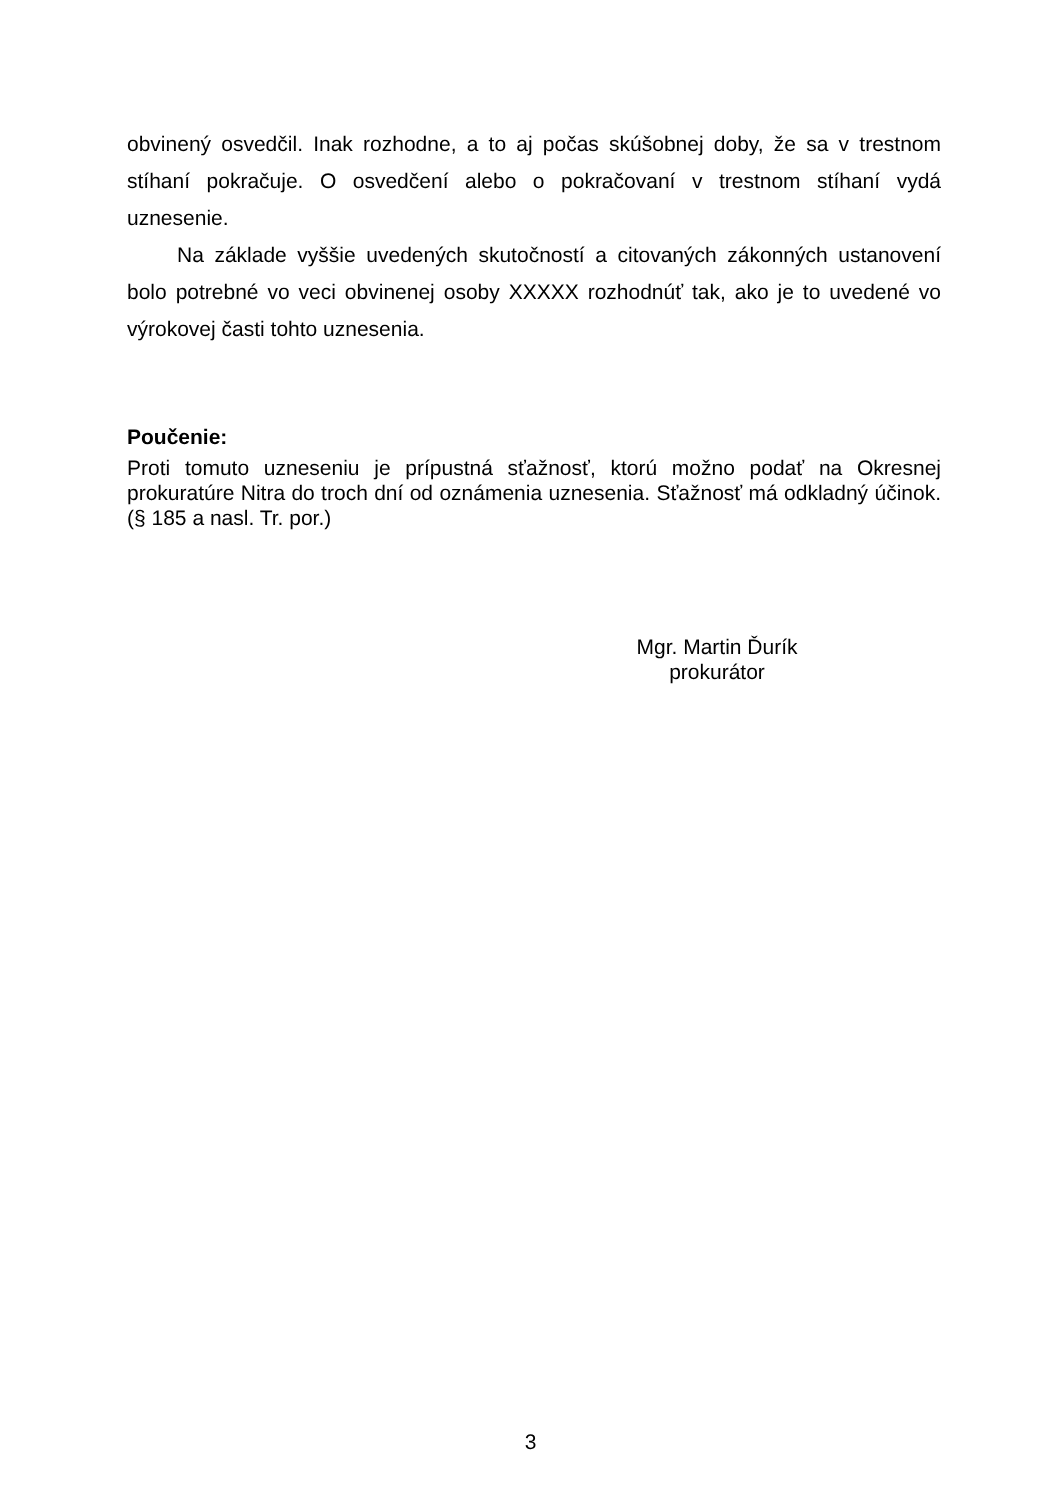obvinený osvedčil. Inak rozhodne, a to aj počas skúšobnej doby, že sa v trestnom stíhaní pokračuje. O osvedčení alebo o pokračovaní v trestnom stíhaní vydá uznesenie.
Na základe vyššie uvedených skutočností a citovaných zákonných ustanovení bolo potrebné vo veci obvinenej osoby XXXXX rozhodnúť tak, ako je to uvedené vo výrokovej časti tohto uznesenia.
Poučenie:
Proti tomuto uzneseniu je prípustná sťažnosť, ktorú možno podať na Okresnej prokuratúre Nitra do troch dní od oznámenia uznesenia. Sťažnosť má odkladný účinok. (§ 185 a nasl. Tr. por.)
Mgr. Martin Ďurík
prokurátor
3